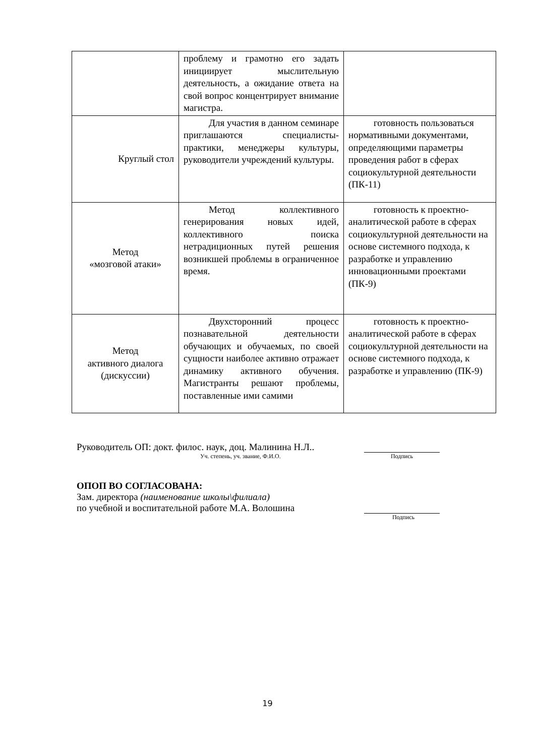| | проблему и грамотно его задать инициирует мыслительную деятельность, а ожидание ответа на свой вопрос концентрирует внимание магистра. | |
| Круглый стол | Для участия в данном семинаре приглашаются специалисты-практики, менеджеры культуры, руководители учреждений культуры. | готовность пользоваться нормативными документами, определяющими параметры проведения работ в сферах социокультурной деятельности (ПК-11) |
| Метод «мозговой атаки» | Метод коллективного генерирования новых идей, коллективного поиска нетрадиционных путей решения возникшей проблемы в ограниченное время. | готовность к проектно-аналитической работе в сферах социокультурной деятельности на основе системного подхода, к разработке и управлению инновационными проектами (ПК-9) |
| Метод активного диалога (дискуссии) | Двухсторонний процесс познавательной деятельности обучающих и обучаемых, по своей сущности наиболее активно отражает динамику активного обучения. Магистранты решают проблемы, поставленные ими самими | готовность к проектно-аналитической работе в сферах социокультурной деятельности на основе системного подхода, к разработке и управлению (ПК-9) |
Руководитель ОП: докт. филос. наук, доц. Малинина Н.Л..
Уч. степень, уч. звание, Ф.И.О. Подпись
ОПОП ВО СОГЛАСОВАНА:
Зам. директора (наименование школы\филиала)
по учебной и воспитательной работе М.А. Волошина
Подпись
19